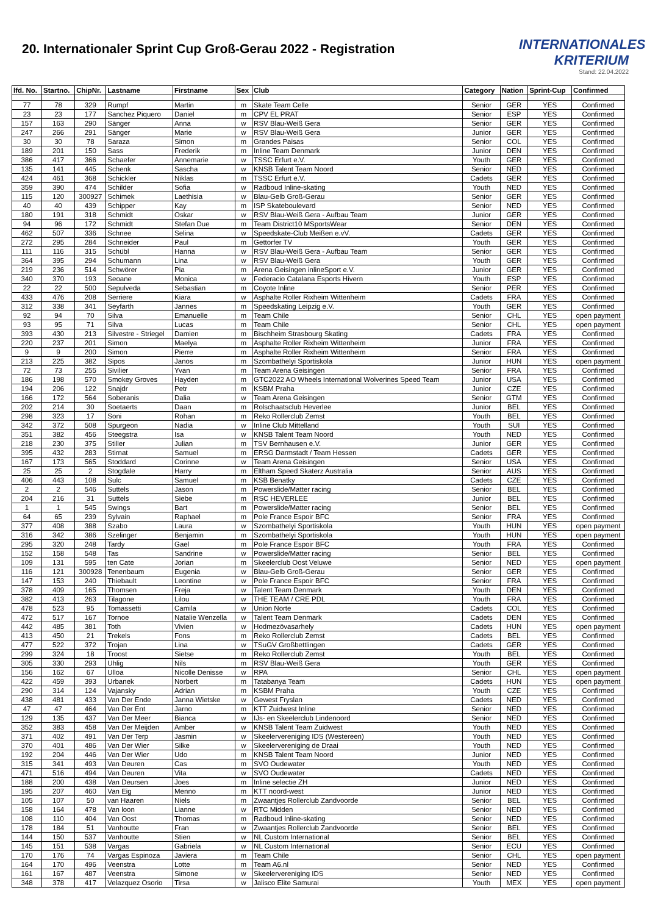20. Internationaler Sprint Cup Groß-Gerau 2022 - Registration
INTERNATIONALES KRITERIUM
Stand: 22.04.2022
| lfd. No. | Startno. | ChipNr. | Lastname | Firstname | Sex | Club | Category | Nation | Sprint-Cup | Confirmed |
| --- | --- | --- | --- | --- | --- | --- | --- | --- | --- | --- |
| 77 | 78 | 329 | Rumpf | Martin | m | Skate Team Celle | Senior | GER | YES | Confirmed |
| 23 | 23 | 177 | Sanchez Piquero | Daniel | m | CPV EL PRAT | Senior | ESP | YES | Confirmed |
| 157 | 163 | 290 | Sänger | Anna | w | RSV Blau-Weiß Gera | Senior | GER | YES | Confirmed |
| 247 | 266 | 291 | Sänger | Marie | w | RSV Blau-Weiß Gera | Junior | GER | YES | Confirmed |
| 30 | 30 | 78 | Saraza | Simon | m | Grandes Paisas | Senior | COL | YES | Confirmed |
| 189 | 201 | 150 | Sass | Frederik | m | Inline Team Denmark | Junior | DEN | YES | Confirmed |
| 386 | 417 | 366 | Schaefer | Annemarie | w | TSSC Erfurt e.V. | Youth | GER | YES | Confirmed |
| 135 | 141 | 445 | Schenk | Sascha | w | KNSB Talent Team Noord | Senior | NED | YES | Confirmed |
| 424 | 461 | 368 | Schickler | Niklas | m | TSSC Erfurt e.V. | Cadets | GER | YES | Confirmed |
| 359 | 390 | 474 | Schilder | Sofia | w | Radboud Inline-skating | Youth | NED | YES | Confirmed |
| 115 | 120 | 300927 | Schimek | Laethisia | w | Blau-Gelb Groß-Gerau | Senior | GER | YES | Confirmed |
| 40 | 40 | 439 | Schipper | Kay | m | ISP Skateboulevard | Senior | NED | YES | Confirmed |
| 180 | 191 | 318 | Schmidt | Oskar | w | RSV Blau-Weiß Gera - Aufbau Team | Junior | GER | YES | Confirmed |
| 94 | 96 | 172 | Schmidt | Stefan Due | m | Team District10 MSportsWear | Senior | DEN | YES | Confirmed |
| 462 | 507 | 336 | Schnee | Selina | w | Speedskate-Club Meißen e.vV. | Cadets | GER | YES | Confirmed |
| 272 | 295 | 284 | Schneider | Paul | m | Gettorfer TV | Youth | GER | YES | Confirmed |
| 111 | 116 | 315 | Schübl | Hanna | w | RSV Blau-Weiß Gera - Aufbau Team | Senior | GER | YES | Confirmed |
| 364 | 395 | 294 | Schumann | Lina | w | RSV Blau-Weiß Gera | Youth | GER | YES | Confirmed |
| 219 | 236 | 514 | Schwörer | Pia | m | Arena Geisingen inlineSport e.V. | Junior | GER | YES | Confirmed |
| 340 | 370 | 193 | Seoane | Monica | w | Federacio Catalana Esports Hivern | Youth | ESP | YES | Confirmed |
| 22 | 22 | 500 | Sepulveda | Sebastian | m | Coyote Inline | Senior | PER | YES | Confirmed |
| 433 | 476 | 208 | Serriere | Kiara | w | Asphalte Roller Rixheim Wittenheim | Cadets | FRA | YES | Confirmed |
| 312 | 338 | 341 | Seyfarth | Jannes | m | Speedskating Leipzig e.V. | Youth | GER | YES | Confirmed |
| 92 | 94 | 70 | Silva | Emanuelle | m | Team Chile | Senior | CHL | YES | open payment |
| 93 | 95 | 71 | Silva | Lucas | m | Team Chile | Senior | CHL | YES | open payment |
| 393 | 430 | 213 | Silvestre - Striegel | Damien | m | Bischheim Strasbourg Skating | Cadets | FRA | YES | Confirmed |
| 220 | 237 | 201 | Simon | Maelya | m | Asphalte Roller Rixheim Wittenheim | Junior | FRA | YES | Confirmed |
| 9 | 9 | 200 | Simon | Pierre | m | Asphalte Roller Rixheim Wittenheim | Senior | FRA | YES | Confirmed |
| 213 | 225 | 382 | Sipos | Janos | m | Szombathelyi Sportiskola | Junior | HUN | YES | open payment |
| 72 | 73 | 255 | Sivilier | Yvan | m | Team Arena Geisingen | Senior | FRA | YES | Confirmed |
| 186 | 198 | 570 | Smokey Groves | Hayden | m | GTC2022 AO Wheels International Wolverines Speed Team | Junior | USA | YES | Confirmed |
| 194 | 206 | 122 | Snajdr | Petr | m | KSBM Praha | Junior | CZE | YES | Confirmed |
| 166 | 172 | 564 | Soberanis | Dalia | w | Team Arena Geisingen | Senior | GTM | YES | Confirmed |
| 202 | 214 | 30 | Soetaerts | Daan | m | Rolschaatsclub Heverlee | Junior | BEL | YES | Confirmed |
| 298 | 323 | 17 | Soni | Rohan | m | Reko Rollerclub Zemst | Youth | BEL | YES | Confirmed |
| 342 | 372 | 508 | Spurgeon | Nadia | w | Inline Club Mittelland | Youth | SUI | YES | Confirmed |
| 351 | 382 | 456 | Steegstra | Isa | w | KNSB Talent Team Noord | Youth | NED | YES | Confirmed |
| 218 | 230 | 375 | Stiller | Julian | m | TSV Bernhausen e.V. | Junior | GER | YES | Confirmed |
| 395 | 432 | 283 | Stirnat | Samuel | m | ERSG Darmstadt / Team Hessen | Cadets | GER | YES | Confirmed |
| 167 | 173 | 565 | Stoddard | Corinne | w | Team Arena Geisingen | Senior | USA | YES | Confirmed |
| 25 | 25 | 2 | Stogdale | Harry | m | Eltham Speed Skaterz Australia | Senior | AUS | YES | Confirmed |
| 406 | 443 | 108 | Sulc | Samuel | m | KSB Benatky | Cadets | CZE | YES | Confirmed |
| 2 | 2 | 546 | Suttels | Jason | m | Powerslide/Matter racing | Senior | BEL | YES | Confirmed |
| 204 | 216 | 31 | Suttels | Siebe | m | RSC HEVERLEE | Junior | BEL | YES | Confirmed |
| 1 | 1 | 545 | Swings | Bart | m | Powerslide/Matter racing | Senior | BEL | YES | Confirmed |
| 64 | 65 | 239 | Sylvain | Raphael | m | Pole France Espoir BFC | Senior | FRA | YES | Confirmed |
| 377 | 408 | 388 | Szabo | Laura | w | Szombathelyi Sportiskola | Youth | HUN | YES | open payment |
| 316 | 342 | 386 | Szelinger | Benjamin | m | Szombathelyi Sportiskola | Youth | HUN | YES | open payment |
| 295 | 320 | 248 | Tardy | Gael | m | Pole France Espoir BFC | Youth | FRA | YES | Confirmed |
| 152 | 158 | 548 | Tas | Sandrine | w | Powerslide/Matter racing | Senior | BEL | YES | Confirmed |
| 109 | 131 | 595 | ten Cate | Jorian | m | Skeelerclub Oost Veluwe | Senior | NED | YES | open payment |
| 116 | 121 | 300928 | Tenenbaum | Eugenia | w | Blau-Gelb Groß-Gerau | Senior | GER | YES | Confirmed |
| 147 | 153 | 240 | Thiebault | Leontine | w | Pole France Espoir BFC | Senior | FRA | YES | Confirmed |
| 378 | 409 | 165 | Thomsen | Freja | w | Talent Team Denmark | Youth | DEN | YES | Confirmed |
| 382 | 413 | 263 | Tilagone | Lilou | w | THE TEAM / CRE PDL | Youth | FRA | YES | Confirmed |
| 478 | 523 | 95 | Tomassetti | Camila | w | Union Norte | Cadets | COL | YES | Confirmed |
| 472 | 517 | 167 | Tornoe | Natalie Wenzella | w | Talent Team Denmark | Cadets | DEN | YES | Confirmed |
| 442 | 485 | 381 | Toth | Vivien | w | Hodmezövasarhely | Cadets | HUN | YES | open payment |
| 413 | 450 | 21 | Trekels | Fons | m | Reko Rollerclub Zemst | Cadets | BEL | YES | Confirmed |
| 477 | 522 | 372 | Trojan | Lina | w | TSuGV Großbettlingen | Cadets | GER | YES | Confirmed |
| 299 | 324 | 18 | Troost | Sietse | m | Reko Rollerclub Zemst | Youth | BEL | YES | Confirmed |
| 305 | 330 | 293 | Uhlig | Nils | m | RSV Blau-Weiß Gera | Youth | GER | YES | Confirmed |
| 156 | 162 | 67 | Ulloa | Nicolle Denisse | w | RPA | Senior | CHL | YES | open payment |
| 422 | 459 | 393 | Urbanek | Norbert | m | Tatabanya Team | Cadets | HUN | YES | open payment |
| 290 | 314 | 124 | Vajansky | Adrian | m | KSBM Praha | Youth | CZE | YES | Confirmed |
| 438 | 481 | 433 | Van Der Ende | Janna Wietske | w | Gewest Fryslan | Cadets | NED | YES | Confirmed |
| 47 | 47 | 464 | Van Der Ent | Jarno | m | KTT Zuidwest Inline | Senior | NED | YES | Confirmed |
| 129 | 135 | 437 | Van Der Meer | Bianca | w | IJs- en Skeelerclub Lindenoord | Senior | NED | YES | Confirmed |
| 352 | 383 | 458 | Van Der Meijden | Amber | w | KNSB Talent Team Zuidwest | Youth | NED | YES | Confirmed |
| 371 | 402 | 491 | Van Der Terp | Jasmin | w | Skeelervereniging IDS (Westereen) | Youth | NED | YES | Confirmed |
| 370 | 401 | 486 | Van Der Wier | Silke | w | Skeelervereniging de Draai | Youth | NED | YES | Confirmed |
| 192 | 204 | 446 | Van Der Wier | Udo | m | KNSB Talent Team Noord | Junior | NED | YES | Confirmed |
| 315 | 341 | 493 | Van Deuren | Cas | m | SVO Oudewater | Youth | NED | YES | Confirmed |
| 471 | 516 | 494 | Van Deuren | Vita | w | SVO Oudewater | Cadets | NED | YES | Confirmed |
| 188 | 200 | 438 | Van Deursen | Joes | m | Inline selectie ZH | Junior | NED | YES | Confirmed |
| 195 | 207 | 460 | Van Eig | Menno | m | KTT noord-west | Junior | NED | YES | Confirmed |
| 105 | 107 | 50 | van Haaren | Niels | m | Zwaantjes Rollerclub Zandvoorde | Senior | BEL | YES | Confirmed |
| 158 | 164 | 478 | Van loon | Lianne | w | RTC Midden | Senior | NED | YES | Confirmed |
| 108 | 110 | 404 | Van Oost | Thomas | m | Radboud Inline-skating | Senior | NED | YES | Confirmed |
| 178 | 184 | 51 | Vanhoutte | Fran | w | Zwaantjes Rollerclub Zandvoorde | Senior | BEL | YES | Confirmed |
| 144 | 150 | 537 | Vanhoutte | Stien | w | NL Custom International | Senior | BEL | YES | Confirmed |
| 145 | 151 | 538 | Vargas | Gabriela | w | NL Custom International | Senior | ECU | YES | Confirmed |
| 170 | 176 | 74 | Vargas Espinoza | Javiera | m | Team Chile | Senior | CHL | YES | open payment |
| 164 | 170 | 496 | Veenstra | Lotte | m | Team A6.nl | Senior | NED | YES | Confirmed |
| 161 | 167 | 487 | Veenstra | Simone | w | Skeelervereniging IDS | Senior | NED | YES | Confirmed |
| 348 | 378 | 417 | Velazquez Osorio | Tirsa | w | Jalisco Elite Samurai | Youth | MEX | YES | open payment |